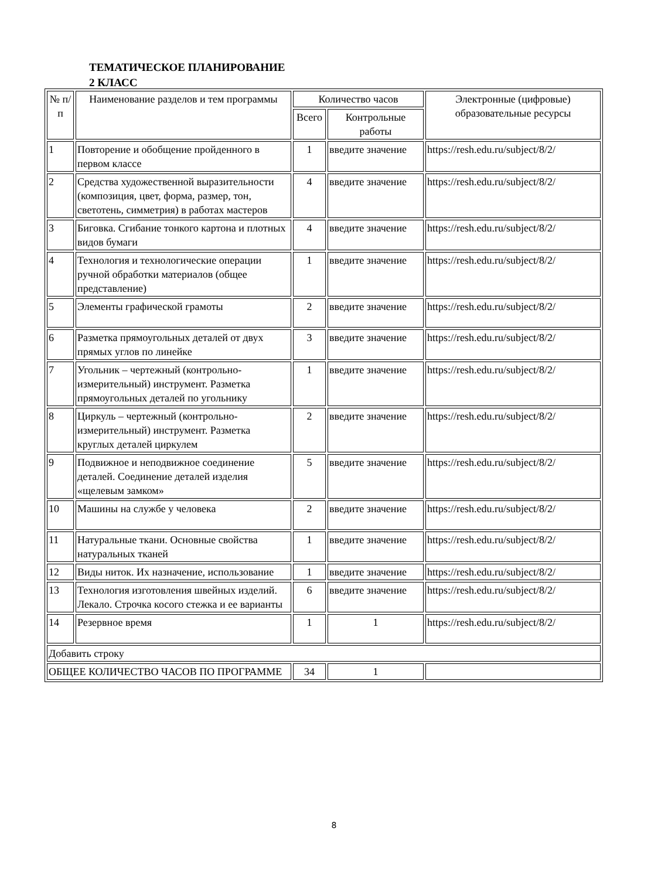ТЕМАТИЧЕСКОЕ ПЛАНИРОВАНИЕ
2 КЛАСС
| № п/п | Наименование разделов и тем программы | Количество часов | | Электронные (цифровые) образовательные ресурсы |
| --- | --- | --- | --- | --- |
| | | Всего | Контрольные работы | |
| 1 | Повторение и обобщение пройденного в первом классе | 1 | введите значение | https://resh.edu.ru/subject/8/2/ |
| 2 | Средства художественной выразительности (композиция, цвет, форма, размер, тон, светотень, симметрия) в работах мастеров | 4 | введите значение | https://resh.edu.ru/subject/8/2/ |
| 3 | Биговка. Сгибание тонкого картона и плотных видов бумаги | 4 | введите значение | https://resh.edu.ru/subject/8/2/ |
| 4 | Технология и технологические операции ручной обработки материалов (общее представление) | 1 | введите значение | https://resh.edu.ru/subject/8/2/ |
| 5 | Элементы графической грамоты | 2 | введите значение | https://resh.edu.ru/subject/8/2/ |
| 6 | Разметка прямоугольных деталей от двух прямых углов по линейке | 3 | введите значение | https://resh.edu.ru/subject/8/2/ |
| 7 | Угольник – чертежный (контрольно-измерительный) инструмент. Разметка прямоугольных деталей по угольнику | 1 | введите значение | https://resh.edu.ru/subject/8/2/ |
| 8 | Циркуль – чертежный (контрольно-измерительный) инструмент. Разметка круглых деталей циркулем | 2 | введите значение | https://resh.edu.ru/subject/8/2/ |
| 9 | Подвижное и неподвижное соединение деталей. Соединение деталей изделия «щелевым замком» | 5 | введите значение | https://resh.edu.ru/subject/8/2/ |
| 10 | Машины на службе у человека | 2 | введите значение | https://resh.edu.ru/subject/8/2/ |
| 11 | Натуральные ткани. Основные свойства натуральных тканей | 1 | введите значение | https://resh.edu.ru/subject/8/2/ |
| 12 | Виды ниток. Их назначение, использование | 1 | введите значение | https://resh.edu.ru/subject/8/2/ |
| 13 | Технология изготовления швейных изделий. Лекало. Строчка косого стежка и ее варианты | 6 | введите значение | https://resh.edu.ru/subject/8/2/ |
| 14 | Резервное время | 1 | 1 | https://resh.edu.ru/subject/8/2/ |
| Добавить строку | | | | |
| ОБЩЕЕ КОЛИЧЕСТВО ЧАСОВ ПО ПРОГРАММЕ | | 34 | 1 | |
8